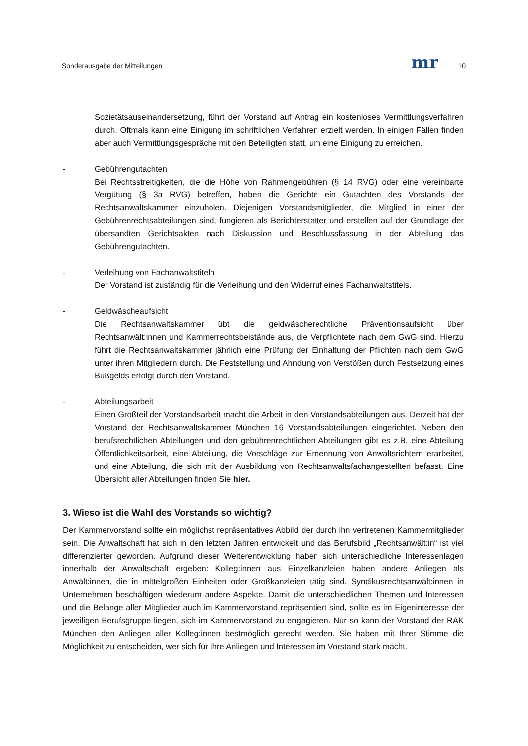Sonderausgabe der Mitteilungen mr 10
Sozietätsauseinandersetzung, führt der Vorstand auf Antrag ein kostenloses Vermittlungsverfahren durch. Oftmals kann eine Einigung im schriftlichen Verfahren erzielt werden. In einigen Fällen finden aber auch Vermittlungsgespräche mit den Beteiligten statt, um eine Einigung zu erreichen.
- Gebührengutachten
Bei Rechtsstreitigkeiten, die die Höhe von Rahmengebühren (§ 14 RVG) oder eine vereinbarte Vergütung (§ 3a RVG) betreffen, haben die Gerichte ein Gutachten des Vorstands der Rechtsanwaltskammer einzuholen. Diejenigen Vorstandsmitglieder, die Mitglied in einer der Gebührenrechtsabteilungen sind, fungieren als Berichterstatter und erstellen auf der Grundlage der übersandten Gerichtsakten nach Diskussion und Beschlussfassung in der Abteilung das Gebührengutachten.
- Verleihung von Fachanwaltstiteln
Der Vorstand ist zuständig für die Verleihung und den Widerruf eines Fachanwaltstitels.
- Geldwäscheaufsicht
Die Rechtsanwaltskammer übt die geldwäscherechtliche Präventionsaufsicht über Rechtsanwält:innen und Kammerrechtsbeistände aus, die Verpflichtete nach dem GwG sind. Hierzu führt die Rechtsanwaltskammer jährlich eine Prüfung der Einhaltung der Pflichten nach dem GwG unter ihren Mitgliedern durch. Die Feststellung und Ahndung von Verstößen durch Festsetzung eines Bußgelds erfolgt durch den Vorstand.
- Abteilungsarbeit
Einen Großteil der Vorstandsarbeit macht die Arbeit in den Vorstandsabteilungen aus. Derzeit hat der Vorstand der Rechtsanwaltskammer München 16 Vorstandsabteilungen eingerichtet. Neben den berufsrechtlichen Abteilungen und den gebührenrechtlichen Abteilungen gibt es z.B. eine Abteilung Öffentlichkeitsarbeit, eine Abteilung, die Vorschläge zur Ernennung von Anwaltsrichtern erarbeitet, und eine Abteilung, die sich mit der Ausbildung von Rechtsanwaltsfachangestellten befasst. Eine Übersicht aller Abteilungen finden Sie hier.
3. Wieso ist die Wahl des Vorstands so wichtig?
Der Kammervorstand sollte ein möglichst repräsentatives Abbild der durch ihn vertretenen Kammermitglieder sein. Die Anwaltschaft hat sich in den letzten Jahren entwickelt und das Berufsbild „Rechtsanwält:in“ ist viel differenzierter geworden. Aufgrund dieser Weiterentwicklung haben sich unterschiedliche Interessenlagen innerhalb der Anwaltschaft ergeben: Kolleg:innen aus Einzelkanzleien haben andere Anliegen als Anwält:innen, die in mittelgroßen Einheiten oder Großkanzleien tätig sind. Syndikusrechtsanwält:innen in Unternehmen beschäftigen wiederum andere Aspekte. Damit die unterschiedlichen Themen und Interessen und die Belange aller Mitglieder auch im Kammervorstand repräsentiert sind, sollte es im Eigeninteresse der jeweiligen Berufsgruppe liegen, sich im Kammervorstand zu engagieren. Nur so kann der Vorstand der RAK München den Anliegen aller Kolleg:innen bestmöglich gerecht werden. Sie haben mit Ihrer Stimme die Möglichkeit zu entscheiden, wer sich für Ihre Anliegen und Interessen im Vorstand stark macht.